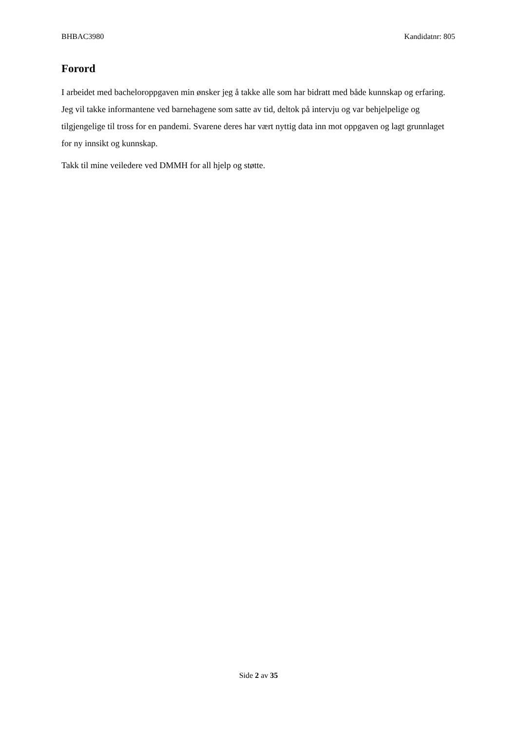BHBAC3980 Kandidatnr: 805
Forord
I arbeidet med bacheloroppgaven min ønsker jeg å takke alle som har bidratt med både kunnskap og erfaring. Jeg vil takke informantene ved barnehagene som satte av tid, deltok på intervju og var behjelpelige og tilgjengelige til tross for en pandemi. Svarene deres har vært nyttig data inn mot oppgaven og lagt grunnlaget for ny innsikt og kunnskap.
Takk til mine veiledere ved DMMH for all hjelp og støtte.
Side 2 av 35